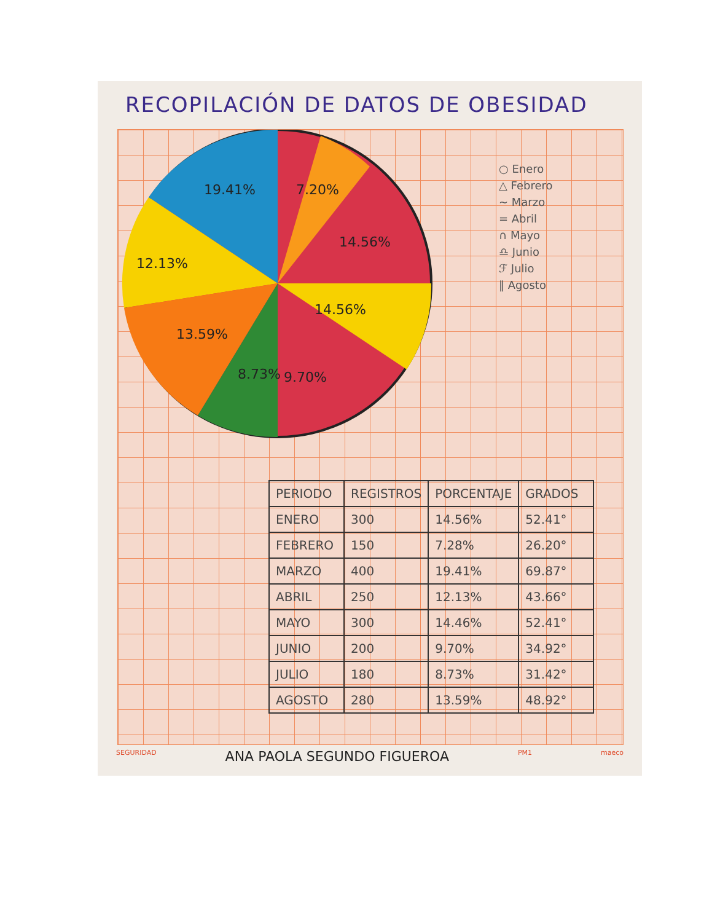RECOPILACIÓN DE DATOS DE OBESIDAD
19.41%
7.20%
14.56%
12.13%
14.56%
13.59%
8.73%
9.70%
○ Enero
△ Febrero
∼ Marzo
= Abril
∩ Mayo
♎ Junio
ℱ Julio
‖ Agosto
| PERIODO | REGISTROS | PORCENTAJE | GRADOS |
| --- | --- | --- | --- |
| ENERO | 300 | 14.56% | 52.41° |
| FEBRERO | 150 | 7.28% | 26.20° |
| MARZO | 400 | 19.41% | 69.87° |
| ABRIL | 250 | 12.13% | 43.66° |
| MAYO | 300 | 14.46% | 52.41° |
| JUNIO | 200 | 9.70% | 34.92° |
| JULIO | 180 | 8.73% | 31.42° |
| AGOSTO | 280 | 13.59% | 48.92° |
SEGURIDAD ANA PAOLA SEGUNDO FIGUEROA PM1 maeco